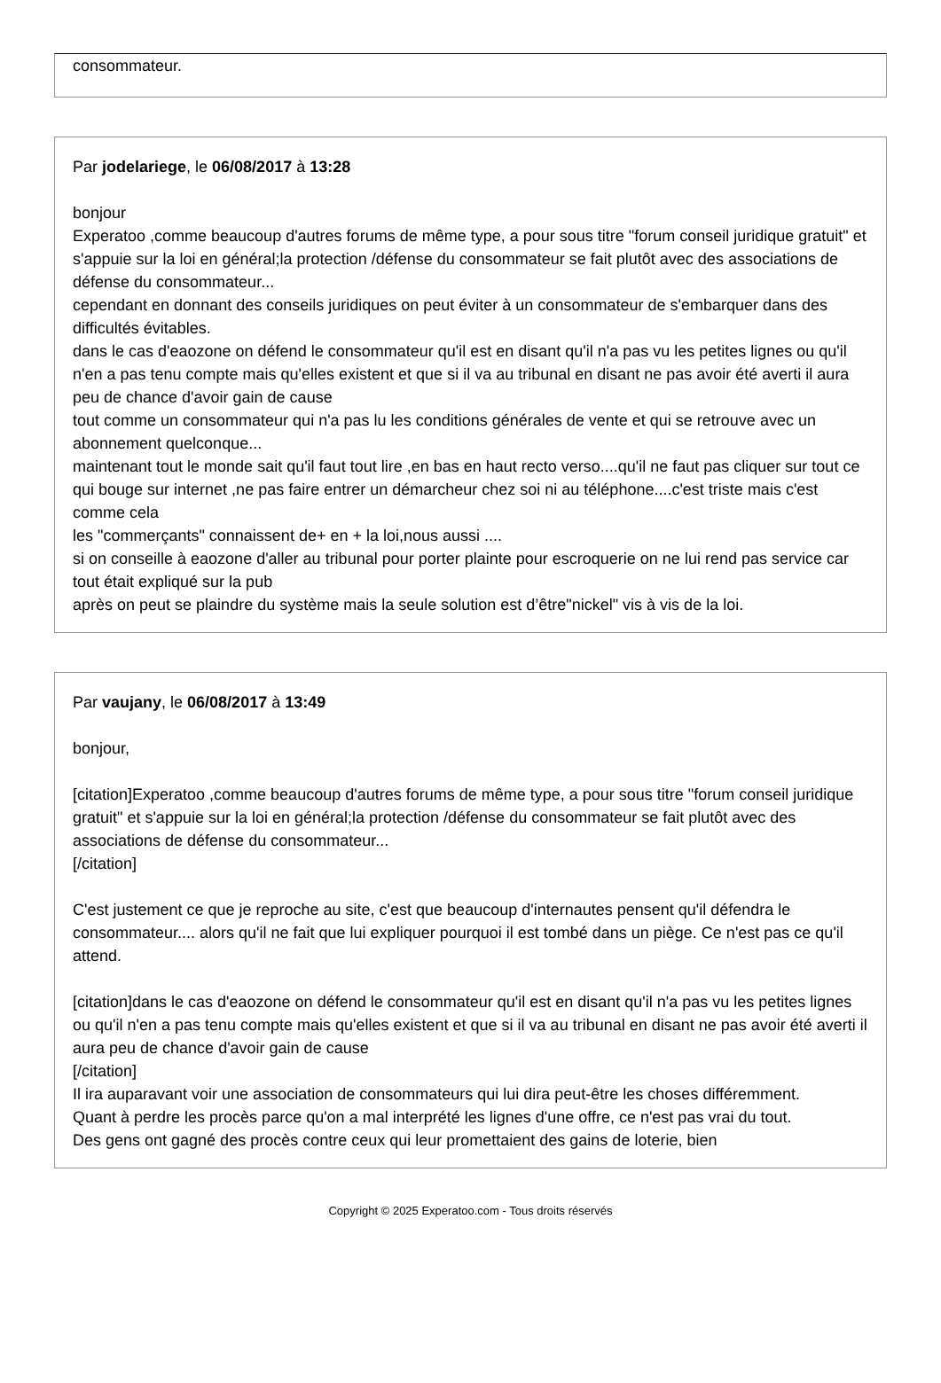consommateur.
Par jodelariege, le 06/08/2017 à 13:28
bonjour
Experatoo ,comme beaucoup d'autres forums de même type, a pour sous titre "forum conseil juridique gratuit" et s'appuie sur la loi en général;la protection /défense du consommateur se fait plutôt avec des associations de défense du consommateur...
cependant en donnant des conseils juridiques on peut éviter à un consommateur de s'embarquer dans des difficultés évitables.
dans le cas d'eaozone on défend le consommateur qu'il est en disant qu'il n'a pas vu les petites lignes ou qu'il n'en a pas tenu compte mais qu'elles existent et que si il va au tribunal en disant ne pas avoir été averti il aura peu de chance d'avoir gain de cause
tout comme un consommateur qui n'a pas lu les conditions générales de vente et qui se retrouve avec un abonnement quelconque...
maintenant tout le monde sait qu'il faut tout lire ,en bas en haut recto verso....qu'il ne faut pas cliquer sur tout ce qui bouge sur internet ,ne pas faire entrer un démarcheur chez soi ni au téléphone....c'est triste mais c'est comme cela
les "commerçants" connaissent de+ en + la loi,nous aussi ....
si on conseille à eaozone d'aller au tribunal pour porter plainte pour escroquerie on ne lui rend pas service car tout était expliqué sur la pub
après on peut se plaindre du système mais la seule solution est d’être"nickel" vis à vis de la loi.
Par vaujany, le 06/08/2017 à 13:49
bonjour,
[citation]Experatoo ,comme beaucoup d'autres forums de même type, a pour sous titre "forum conseil juridique gratuit" et s'appuie sur la loi en général;la protection /défense du consommateur se fait plutôt avec des associations de défense du consommateur...
[/citation]
C'est justement ce que je reproche au site, c'est que beaucoup d'internautes pensent qu'il défendra le consommateur.... alors qu'il ne fait que lui expliquer pourquoi il est tombé dans un piège. Ce n'est pas ce qu'il attend.
[citation]dans le cas d'eaozone on défend le consommateur qu'il est en disant qu'il n'a pas vu les petites lignes ou qu'il n'en a pas tenu compte mais qu'elles existent et que si il va au tribunal en disant ne pas avoir été averti il aura peu de chance d'avoir gain de cause
[/citation]
Il ira auparavant voir une association de consommateurs qui lui dira peut-être les choses différemment.
Quant à perdre les procès parce qu'on a mal interprété les lignes d'une offre, ce n'est pas vrai du tout.
Des gens ont gagné des procès contre ceux qui leur promettaient des gains de loterie, bien
Copyright © 2025 Experatoo.com - Tous droits réservés